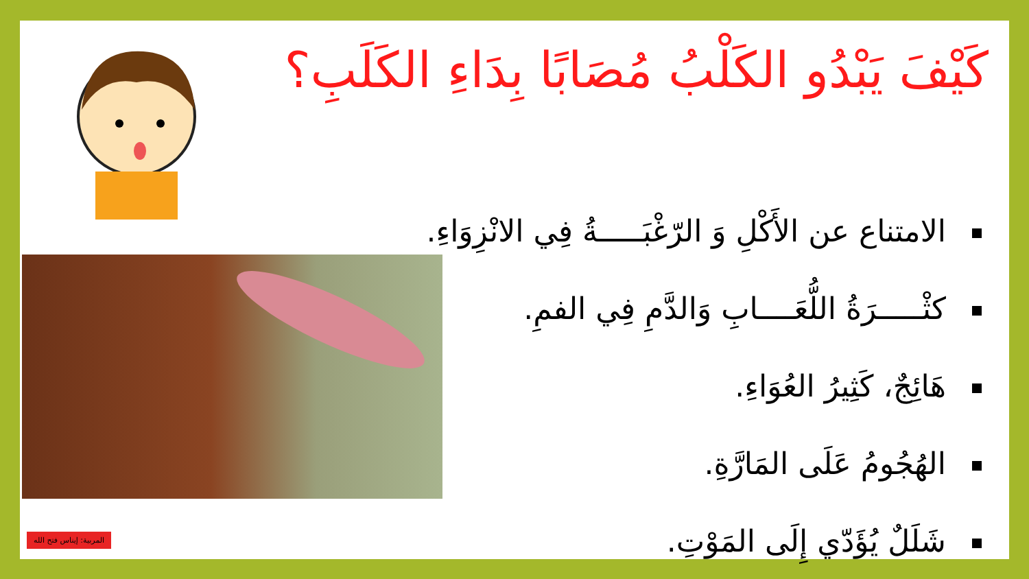كَيْفَ يَبْدُو الكَلْبُ مُصَابًا بِدَاءِ الكَلَبِ؟
الامتناع عن الأَكْلِ وَ الرّغْبَـــــةُ فِي الانْزِوَاءِ.
كثْـــــرَةُ اللُّعَــــابِ وَالدَّمِ فِي الفمِ.
هَائِجٌ، كَثِيرُ العُوَاءِ.
الهُجُومُ عَلَى المَارَّةِ.
شَلَلٌ يُؤَدّي إِلَى المَوْتِ.
المربية: إيناس فتح الله